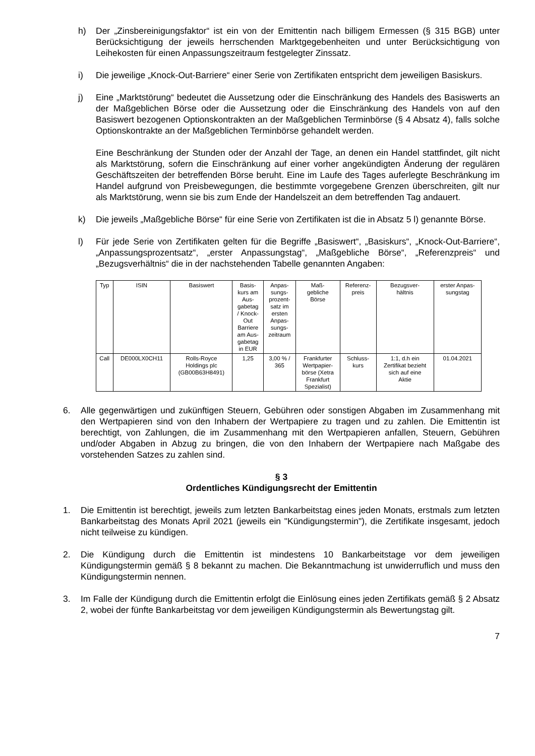h) Der „Zinsbereinigungsfaktor“ ist ein von der Emittentin nach billigem Ermessen (§ 315 BGB) unter Berücksichtigung der jeweils herrschenden Marktgegebenheiten und unter Berücksichtigung von Leihekosten für einen Anpassungszeitraum festgelegter Zinssatz.
i) Die jeweilige „Knock-Out-Barriere“ einer Serie von Zertifikaten entspricht dem jeweiligen Basiskurs.
j) Eine „Marktstörung“ bedeutet die Aussetzung oder die Einschränkung des Handels des Basiswerts an der Maßgeblichen Börse oder die Aussetzung oder die Einschränkung des Handels von auf den Basiswert bezogenen Optionskontrakten an der Maßgeblichen Terminbörse (§ 4 Absatz 4), falls solche Optionskontrakte an der Maßgeblichen Terminbörse gehandelt werden.
Eine Beschränkung der Stunden oder der Anzahl der Tage, an denen ein Handel stattfindet, gilt nicht als Marktstörung, sofern die Einschränkung auf einer vorher angekündigten Änderung der regulären Geschäftszeiten der betreffenden Börse beruht. Eine im Laufe des Tages auferlegte Beschränkung im Handel aufgrund von Preisbewegungen, die bestimmte vorgegebene Grenzen überschreiten, gilt nur als Marktstörung, wenn sie bis zum Ende der Handelszeit an dem betreffenden Tag andauert.
k) Die jeweils „Maßgebliche Börse“ für eine Serie von Zertifikaten ist die in Absatz 5 l) genannte Börse.
l) Für jede Serie von Zertifikaten gelten für die Begriffe „Basiswert“, „Basiskurs“, „Knock-Out-Barriere“, „Anpassungsprozentsatz“, „erster Anpassungstag“, „Maßgebliche Börse“, „Referenzpreis“ und „Bezugsverhältnis“ die in der nachstehenden Tabelle genannten Angaben:
| Typ | ISIN | Basiswert | Basis- kurs am Aus- gabetag / Knock- Out Barriere am Aus- gabetag in EUR | Anpas- sungs- prozent- satz im ersten Anpas- sungs- zeitraum | Maß- gebliche Börse | Referenz- preis | Bezugsver- hältnis | erster Anpas- sungstag |
| --- | --- | --- | --- | --- | --- | --- | --- | --- |
| Call | DE000LX0CH11 | Rolls-Royce Holdings plc (GB00B63H8491) | 1,25 | 3,00 % / 365 | Frankfurter Wertpapier- börse (Xetra Frankfurt Spezialist) | Schluss- kurs | 1:1, d.h ein Zertifikat bezieht sich auf eine Aktie | 01.04.2021 |
6. Alle gegenwärtigen und zukünftigen Steuern, Gebühren oder sonstigen Abgaben im Zusammenhang mit den Wertpapieren sind von den Inhabern der Wertpapiere zu tragen und zu zahlen. Die Emittentin ist berechtigt, von Zahlungen, die im Zusammenhang mit den Wertpapieren anfallen, Steuern, Gebühren und/oder Abgaben in Abzug zu bringen, die von den Inhabern der Wertpapiere nach Maßgabe des vorstehenden Satzes zu zahlen sind.
§ 3
Ordentliches Kündigungsrecht der Emittentin
1. Die Emittentin ist berechtigt, jeweils zum letzten Bankarbeitstag eines jeden Monats, erstmals zum letzten Bankarbeitstag des Monats April 2021 (jeweils ein "Kündigungstermin"), die Zertifikate insgesamt, jedoch nicht teilweise zu kündigen.
2. Die Kündigung durch die Emittentin ist mindestens 10 Bankarbeitstage vor dem jeweiligen Kündigungstermin gemäß § 8 bekannt zu machen. Die Bekanntmachung ist unwiderruflich und muss den Kündigungstermin nennen.
3. Im Falle der Kündigung durch die Emittentin erfolgt die Einlösung eines jeden Zertifikats gemäß § 2 Absatz 2, wobei der fünfte Bankarbeitstag vor dem jeweiligen Kündigungstermin als Bewertungstag gilt.
7